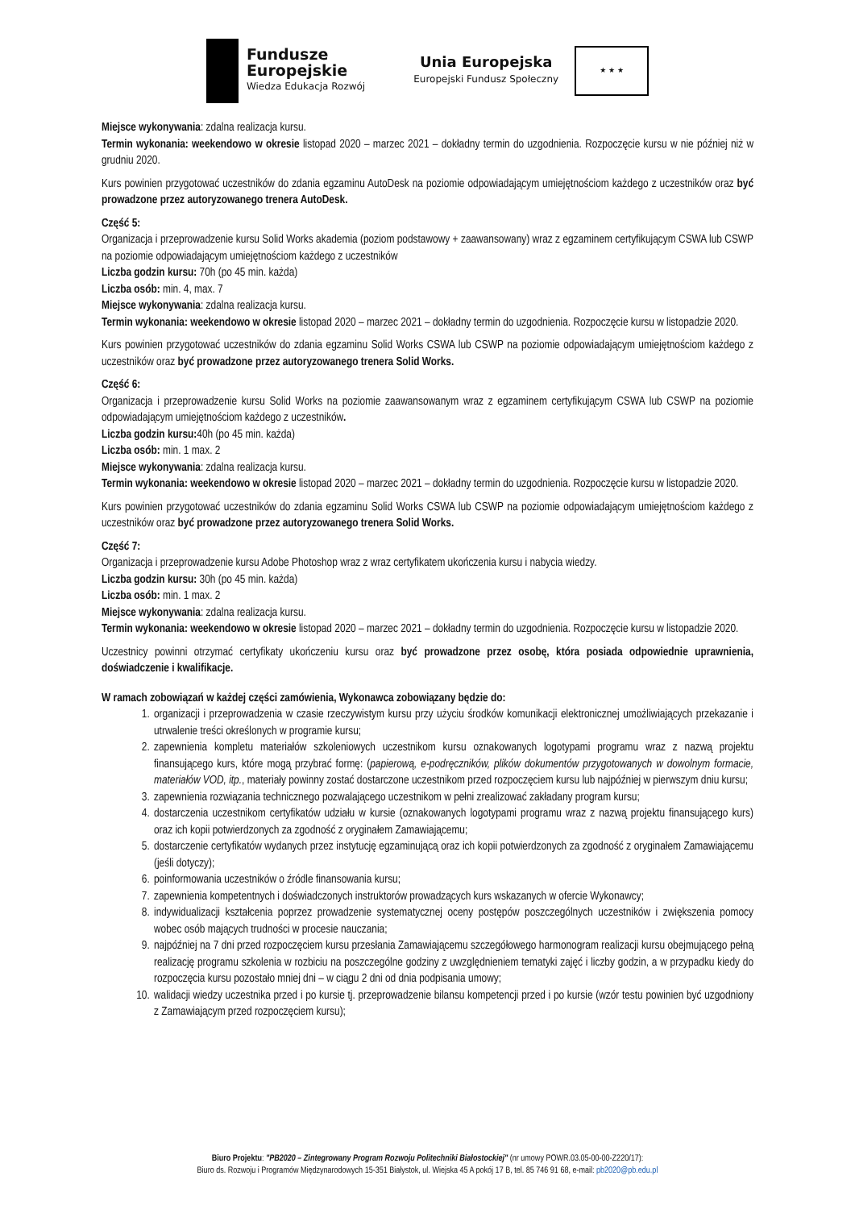Fundusze
Europejskie
Wiedza Edukacja Rozwój
Unia Europejska
Europejski Fundusz Społeczny
★ ★ ★
Miejsce wykonywania: zdalna realizacja kursu.
Termin wykonania: weekendowo w okresie listopad 2020 – marzec 2021 – dokładny termin do uzgodnienia. Rozpoczęcie kursu w nie później niż w grudniu 2020.
Kurs powinien przygotować uczestników do zdania egzaminu AutoDesk na poziomie odpowiadającym umiejętnościom każdego z uczestników oraz być prowadzone przez autoryzowanego trenera AutoDesk.
Część 5:
Organizacja i przeprowadzenie kursu Solid Works akademia (poziom podstawowy + zaawansowany) wraz z egzaminem certyfikującym CSWA lub CSWP na poziomie odpowiadającym umiejętnościom każdego z uczestników
Liczba godzin kursu: 70h (po 45 min. każda)
Liczba osób: min. 4, max. 7
Miejsce wykonywania: zdalna realizacja kursu.
Termin wykonania: weekendowo w okresie listopad 2020 – marzec 2021 – dokładny termin do uzgodnienia. Rozpoczęcie kursu w listopadzie 2020.
Kurs powinien przygotować uczestników do zdania egzaminu Solid Works CSWA lub CSWP na poziomie odpowiadającym umiejętnościom każdego z uczestników oraz być prowadzone przez autoryzowanego trenera Solid Works.
Część 6:
Organizacja i przeprowadzenie kursu Solid Works na poziomie zaawansowanym wraz z egzaminem certyfikującym CSWA lub CSWP na poziomie odpowiadającym umiejętnościom każdego z uczestników.
Liczba godzin kursu: 40h (po 45 min. każda)
Liczba osób: min. 1 max. 2
Miejsce wykonywania: zdalna realizacja kursu.
Termin wykonania: weekendowo w okresie listopad 2020 – marzec 2021 – dokładny termin do uzgodnienia. Rozpoczęcie kursu w listopadzie 2020.
Kurs powinien przygotować uczestników do zdania egzaminu Solid Works CSWA lub CSWP na poziomie odpowiadającym umiejętnościom każdego z uczestników oraz być prowadzone przez autoryzowanego trenera Solid Works.
Część 7:
Organizacja i przeprowadzenie kursu Adobe Photoshop wraz z wraz certyfikatem ukończenia kursu i nabycia wiedzy.
Liczba godzin kursu: 30h (po 45 min. każda)
Liczba osób: min. 1 max. 2
Miejsce wykonywania: zdalna realizacja kursu.
Termin wykonania: weekendowo w okresie listopad 2020 – marzec 2021 – dokładny termin do uzgodnienia. Rozpoczęcie kursu w listopadzie 2020.
Uczestnicy powinni otrzymać certyfikaty ukończeniu kursu oraz być prowadzone przez osobę, która posiada odpowiednie uprawnienia, doświadczenie i kwalifikacje.
W ramach zobowiązań w każdej części zamówienia, Wykonawca zobowiązany będzie do:
1. organizacji i przeprowadzenia w czasie rzeczywistym kursu przy użyciu środków komunikacji elektronicznej umożliwiających przekazanie i utrwalenie treści określonych w programie kursu;
2. zapewnienia kompletu materiałów szkoleniowych uczestnikom kursu oznakowanych logotypami programu wraz z nazwą projektu finansującego kurs, które mogą przybrać formę: (papierową, e-podręczników, plików dokumentów przygotowanych w dowolnym formacie, materiałów VOD, itp., materiały powinny zostać dostarczone uczestnikom przed rozpoczęciem kursu lub najpóźniej w pierwszym dniu kursu;
3. zapewnienia rozwiązania technicznego pozwalającego uczestnikom w pełni zrealizować zakładany program kursu;
4. dostarczenia uczestnikom certyfikatów udziału w kursie (oznakowanych logotypami programu wraz z nazwą projektu finansującego kurs) oraz ich kopii potwierdzonych za zgodność z oryginałem Zamawiającemu;
5. dostarczenie certyfikatów wydanych przez instytucję egzaminującą oraz ich kopii potwierdzonych za zgodność z oryginałem Zamawiającemu (jeśli dotyczy);
6. poinformowania uczestników o źródle finansowania kursu;
7. zapewnienia kompetentnych i doświadczonych instruktorów prowadzących kurs wskazanych w ofercie Wykonawcy;
8. indywidualizacji kształcenia poprzez prowadzenie systematycznej oceny postępów poszczególnych uczestników i zwiększenia pomocy wobec osób mających trudności w procesie nauczania;
9. najpóźniej na 7 dni przed rozpoczęciem kursu przesłania Zamawiającemu szczegółowego harmonogram realizacji kursu obejmującego pełną realizację programu szkolenia w rozbiciu na poszczególne godziny z uwzględnieniem tematyki zajęć i liczby godzin, a w przypadku kiedy do rozpoczęcia kursu pozostało mniej dni – w ciągu 2 dni od dnia podpisania umowy;
10. walidacji wiedzy uczestnika przed i po kursie tj. przeprowadzenie bilansu kompetencji przed i po kursie (wzór testu powinien być uzgodniony z Zamawiającym przed rozpoczęciem kursu);
Biuro Projektu: "PB2020 – Zintegrowany Program Rozwoju Politechniki Białostockiej" (nr umowy POWR.03.05-00-00-Z220/17):
Biuro ds. Rozwoju i Programów Międzynarodowych 15-351 Białystok, ul. Wiejska 45 A pokój 17 B, tel. 85 746 91 68, e-mail: pb2020@pb.edu.pl